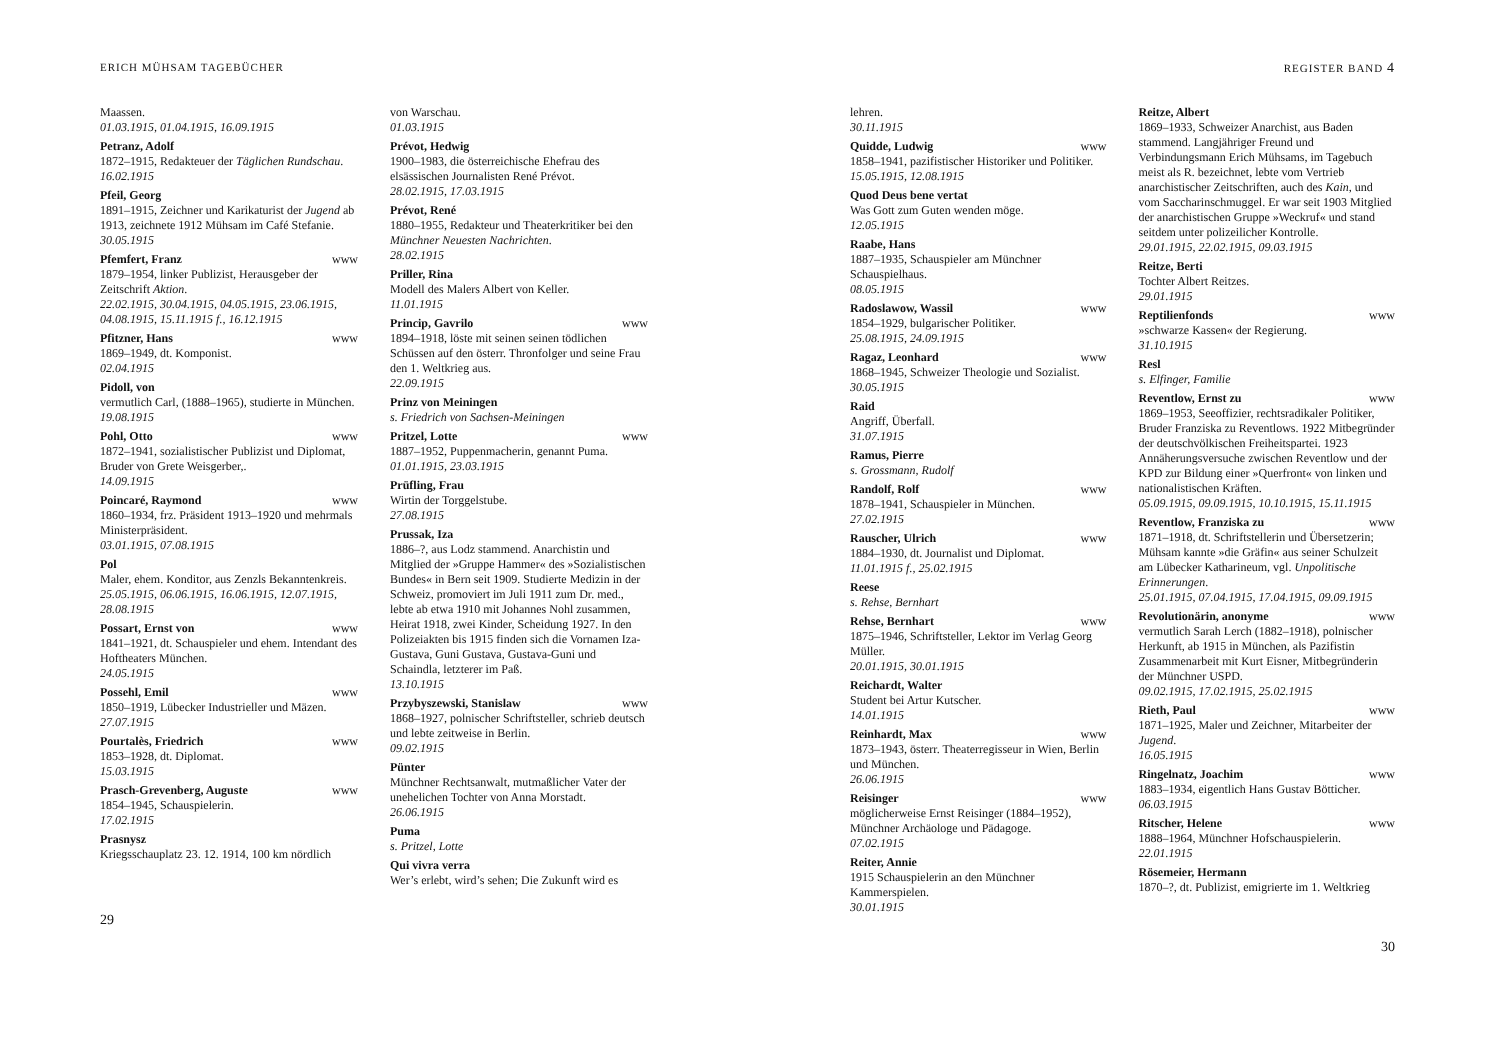ERICH MÜHSAM TAGEBÜCHER
Maassen.
01.03.1915, 01.04.1915, 16.09.1915
Petranz, Adolf
1872–1915, Redakteuer der Täglichen Rundschau.
16.02.1915
Pfeil, Georg
1891–1915, Zeichner und Karikaturist der Jugend ab 1913, zeichnete 1912 Mühsam im Café Stefanie.
30.05.1915
Pfemfert, Franz www
1879–1954, linker Publizist, Herausgeber der Zeitschrift Aktion.
22.02.1915, 30.04.1915, 04.05.1915, 23.06.1915, 04.08.1915, 15.11.1915 f., 16.12.1915
Pfitzner, Hans www
1869–1949, dt. Komponist.
02.04.1915
Pidoll, von
vermutlich Carl, (1888–1965), studierte in München.
19.08.1915
Pohl, Otto www
1872–1941, sozialistischer Publizist und Diplomat, Bruder von Grete Weisgerber,.
14.09.1915
Poincaré, Raymond www
1860–1934, frz. Präsident 1913–1920 und mehrmals Ministerpräsident.
03.01.1915, 07.08.1915
Pol
Maler, ehem. Konditor, aus Zenzls Bekanntenkreis.
25.05.1915, 06.06.1915, 16.06.1915, 12.07.1915, 28.08.1915
Possart, Ernst von www
1841–1921, dt. Schauspieler und ehem. Intendant des Hoftheaters München.
24.05.1915
Possehl, Emil www
1850–1919, Lübecker Industrieller und Mäzen.
27.07.1915
Pourtalès, Friedrich www
1853–1928, dt. Diplomat.
15.03.1915
Prasch-Grevenberg, Auguste www
1854–1945, Schauspielerin.
17.02.1915
Prasnysz
Kriegsschauplatz 23. 12. 1914, 100 km nördlich
von Warschau.
01.03.1915
Prévot, Hedwig
1900–1983, die österreichische Ehefrau des elsässischen Journalisten René Prévot.
28.02.1915, 17.03.1915
Prévot, René
1880–1955, Redakteur und Theaterkritiker bei den Münchner Neuesten Nachrichten.
28.02.1915
Priller, Rina
Modell des Malers Albert von Keller.
11.01.1915
Princip, Gavrilo www
1894–1918, löste mit seinen seinen tödlichen Schüssen auf den österr. Thronfolger und seine Frau den 1. Weltkrieg aus.
22.09.1915
Prinz von Meiningen
s. Friedrich von Sachsen-Meiningen
Pritzel, Lotte www
1887–1952, Puppenmacherin, genannt Puma.
01.01.1915, 23.03.1915
Prüfling, Frau
Wirtin der Torggelstube.
27.08.1915
Prussak, Iza
1886–?, aus Lodz stammend. Anarchistin und Mitglied der »Gruppe Hammer« des »Sozialistischen Bundes« in Bern seit 1909. Studierte Medizin in der Schweiz, promoviert im Juli 1911 zum Dr. med., lebte ab etwa 1910 mit Johannes Nohl zusammen, Heirat 1918, zwei Kinder, Scheidung 1927. In den Polizeiakten bis 1915 finden sich die Vornamen Iza-Gustava, Guni Gustava, Gustava-Guni und Schaindla, letzterer im Paß.
13.10.1915
Przybyszewski, Stanislaw www
1868–1927, polnischer Schriftsteller, schrieb deutsch und lebte zeitweise in Berlin.
09.02.1915
Pünter
Münchner Rechtsanwalt, mutmaßlicher Vater der unehelichen Tochter von Anna Morstadt.
26.06.1915
Puma
s. Pritzel, Lotte
Qui vivra verra
Wer’s erlebt, wird’s sehen; Die Zukunft wird es
29
REGISTER BAND 4
lehren.
30.11.1915
Quidde, Ludwig www
1858–1941, pazifistischer Historiker und Politiker.
15.05.1915, 12.08.1915
Quod Deus bene vertat
Was Gott zum Guten wenden möge.
12.05.1915
Raabe, Hans
1887–1935, Schauspieler am Münchner Schauspielhaus.
08.05.1915
Radoslawow, Wassil www
1854–1929, bulgarischer Politiker.
25.08.1915, 24.09.1915
Ragaz, Leonhard www
1868–1945, Schweizer Theologie und Sozialist.
30.05.1915
Raid
Angriff, Überfall.
31.07.1915
Ramus, Pierre
s. Grossmann, Rudolf
Randolf, Rolf www
1878–1941, Schauspieler in München.
27.02.1915
Rauscher, Ulrich www
1884–1930, dt. Journalist und Diplomat.
11.01.1915 f., 25.02.1915
Reese
s. Rehse, Bernhart
Rehse, Bernhart www
1875–1946, Schriftsteller, Lektor im Verlag Georg Müller.
20.01.1915, 30.01.1915
Reichardt, Walter
Student bei Artur Kutscher.
14.01.1915
Reinhardt, Max www
1873–1943, österr. Theaterregisseur in Wien, Berlin und München.
26.06.1915
Reisinger www
möglicherweise Ernst Reisinger (1884–1952), Münchner Archäologe und Pädagoge.
07.02.1915
Reiter, Annie
1915 Schauspielerin an den Münchner Kammerspielen.
30.01.1915
Reitze, Albert
1869–1933, Schweizer Anarchist, aus Baden stammend. Langjähriger Freund und Verbindungsmann Erich Mühsams, im Tagebuch meist als R. bezeichnet, lebte vom Vertrieb anarchistischer Zeitschriften, auch des Kain, und vom Saccharinschmuggel. Er war seit 1903 Mitglied der anarchistischen Gruppe »Weckruf« und stand seitdem unter polizeilicher Kontrolle.
29.01.1915, 22.02.1915, 09.03.1915
Reitze, Berti
Tochter Albert Reitzes.
29.01.1915
Reptilienfonds www
»schwarze Kassen« der Regierung.
31.10.1915
Resl
s. Elfinger, Familie
Reventlow, Ernst zu www
1869–1953, Seeoffizier, rechtsradikaler Politiker, Bruder Franziska zu Reventlows. 1922 Mitbegründer der deutschvölkischen Freiheitspartei. 1923 Annäherungsversuche zwischen Reventlow und der KPD zur Bildung einer »Querfront« von linken und nationalistischen Kräften.
05.09.1915, 09.09.1915, 10.10.1915, 15.11.1915
Reventlow, Franziska zu www
1871–1918, dt. Schriftstellerin und Übersetzerin; Mühsam kannte »die Gräfin« aus seiner Schulzeit am Lübecker Katharineum, vgl. Unpolitische Erinnerungen.
25.01.1915, 07.04.1915, 17.04.1915, 09.09.1915
Revolutionärin, anonyme www
vermutlich Sarah Lerch (1882–1918), polnischer Herkunft, ab 1915 in München, als Pazifistin Zusammenarbeit mit Kurt Eisner, Mitbegründerin der Münchner USPD.
09.02.1915, 17.02.1915, 25.02.1915
Rieth, Paul www
1871–1925, Maler und Zeichner, Mitarbeiter der Jugend.
16.05.1915
Ringelnatz, Joachim www
1883–1934, eigentlich Hans Gustav Bötticher.
06.03.1915
Ritscher, Helene www
1888–1964, Münchner Hofschauspielerin.
22.01.1915
Rösemeier, Hermann
1870–?, dt. Publizist, emigrierte im 1. Weltkrieg
30